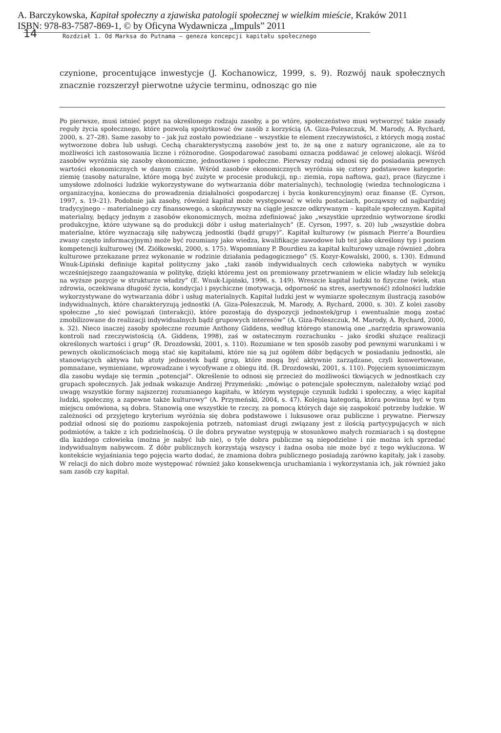A. Barczykowska, Kapitał społeczny a zjawiska patologii społecznej w wielkim mieście, Kraków 2011
ISBN: 978-83-7587-869-1, © by Oficyna Wydawnicza „Impuls” 2011
14 Rozdział 1. Od Marksa do Putnama – geneza koncepcji kapitału społecznego
czynione, procentujące inwestycje (J. Kochanowicz, 1999, s. 9). Rozwój nauk społecznych znacznie rozszerzył pierwotne użycie terminu, odnosząc go nie
Po pierwsze, musi istnieć popyt na określonego rodzaju zasoby, a po wtóre, społeczeństwo musi wytworzyć takie zasady reguły życia społecznego, które pozwolą spożytkować ów zasób z korzyścią (A. Giza-Poleszczuk, M. Marody, A. Rychard, 2000, s. 27–28). Same zasoby to – jak już zostało powiedziane – wszystkie te element rzeczywistości, z których mogą zostać wytworzone dobra lub usługi. Cechą charakterystyczną zasobów jest to, że są one z natury ograniczone, ale za to możliwości ich zastosowania liczne i różnorodne. Gospodarować zasobami oznacza poddawać je celowej alokacji. Wśród zasobów wyróżnia się zasoby ekonomiczne, jednostkowe i społeczne. Pierwszy rodzaj odnosi się do posiadania pewnych wartości ekonomicznych w danym czasie. Wśród zasobów ekonomicznych wyróżnia się cztery podstawowe kategorie: ziemię (zasoby naturalne, które mogą być zużyte w procesie produkcji, np.: ziemia, ropa naftowa, gaz), prace (fizyczne i umysłowe zdolności ludzkie wykorzystywane do wytwarzania dóbr materialnych), technologię (wiedza technologiczna i organizacyjna, konieczna do prowadzenia działalności gospodarczej i bycia konkurencyjnym) oraz finanse (E. Cyrson, 1997, s. 19–21). Podobnie jak zasoby, również kapitał może występować w wielu postaciach, począwszy od najbardziej tradycyjnego – materialnego czy finansowego, a skończywszy na ciągle jeszcze odkrywanym – kapitale społecznym. Kapitał materialny, będący jednym z zasobów ekonomicznych, można zdefiniować jako „wszystkie uprzednio wytworzone środki produkcyjne, które używane są do produkcji dóbr i usług materialnych” (E. Cyrson, 1997, s. 20) lub „wszystkie dobra materialne, które wyznaczają siłę nabywczą jednostki (bądź grupy)”. Kapitał kulturowy (w pismach Pierre’a Bourdieu zwany często informacyjnym) może być rozumiany jako wiedza, kwalifikacje zawodowe lub też jako określony typ i poziom kompetencji kulturowej (M. Ziółkowski, 2000, s. 175). Wspomniany P. Bourdieu za kapitał kulturowy uznaje również „dobra kulturowe przekazane przez wykonanie w rodzinie działania pedagogicznego” (S. Kozyr-Kowalski, 2000, s. 130). Edmund Wnuk-Lipiński definiuje kapitał polityczny jako „taki zasób indywidualnych cech człowieka nabytych w wyniku wcześniejszego zaangażowania w politykę, dzięki któremu jest on premiowany przetrwaniem w elicie władzy lub selekcją na wyższe pozycje w strukturze władzy” (E. Wnuk-Lipiński, 1996, s. 149). Wreszcie kapitał ludzki to fizyczne (wiek, stan zdrowia, oczekiwana długość życia, kondycja) i psychiczne (motywacja, odporność na stres, asertywność) zdolności ludzkie wykorzystywane do wytwarzania dóbr i usług materialnych. Kapitał ludzki jest w wymiarze społecznym ilustracją zasobów indywidualnych, które charakteryzują jednostki (A. Giza-Poleszczuk, M. Marody, A. Rychard, 2000, s. 30). Z kolei zasoby społeczne „to sieć powiązań (interakcji), które pozostają do dyspozycji jednostek/grup i ewentualnie mogą zostać zmobilizowane do realizacji indywidualnych bądź grupowych interesów” (A. Giza-Poleszczuk, M. Marody, A. Rychard, 2000, s. 32). Nieco inaczej zasoby społeczne rozumie Anthony Giddens, według którego stanowią one „narzędzia sprawowania kontroli nad rzeczywistością (A. Giddens, 1998), zaś w ostatecznym rozrachunku – jako środki służące realizacji określonych wartości i grup” (R. Drozdowski, 2001, s. 110). Rozumiane w ten sposób zasoby pod pewnymi warunkami i w pewnych okolicznościach mogą stać się kapitałami, które nie są już ogółem dóbr będących w posiadaniu jednostki, ale stanowiących aktywa lub atuty jednostek bądź grup, które mogą być aktywnie zarządzane, czyli konwertowane, pomnażane, wymieniane, wprowadzane i wycofywane z obiegu itd. (R. Drozdowski, 2001, s. 110). Pojęciem synonimicznym dla zasobu wydaje się termin „potencjał”. Określenie to odnosi się przecież do możliwości tkwiących w jednostkach czy grupach społecznych. Jak jednak wskazuje Andrzej Przymeński: „mówiąc o potencjale społecznym, należałoby wziąć pod uwagę wszystkie formy najszerzej rozumianego kapitału, w którym występuje czynnik ludzki i społeczny, a więc kapitał ludzki, społeczny, a zapewne także kulturowy” (A. Przymeński, 2004, s. 47). Kolejną kategorią, która powinna być w tym miejscu omówiona, są dobra. Stanowią one wszystkie te rzeczy, za pomocą których daje się zaspokoić potrzeby ludzkie. W zależności od przyjętego kryterium wyróżnia się dobra podstawowe i luksusowe oraz publiczne i prywatne. Pierwszy podział odnosi się do poziomu zaspokojenia potrzeb, natomiast drugi związany jest z ilością partycypujących w nich podmiotów, a także z ich podzielnością. O ile dobra prywatne występują w stosunkowo małych rozmiarach i są dostępne dla każdego człowieka (można je nabyć lub nie), o tyle dobra publiczne są niepodzielne i nie można ich sprzedać indywidualnym nabywcom. Z dóbr publicznych korzystają wszyscy i żadna osoba nie może być z tego wykluczona. W kontekście wyjaśniania tego pojęcia warto dodać, że znamiona dobra publicznego posiadają zarówno kapitały, jak i zasoby. W relacji do nich dobro może występować również jako konsekwencja uruchamiania i wykorzystania ich, jak również jako sam zasób czy kapitał.